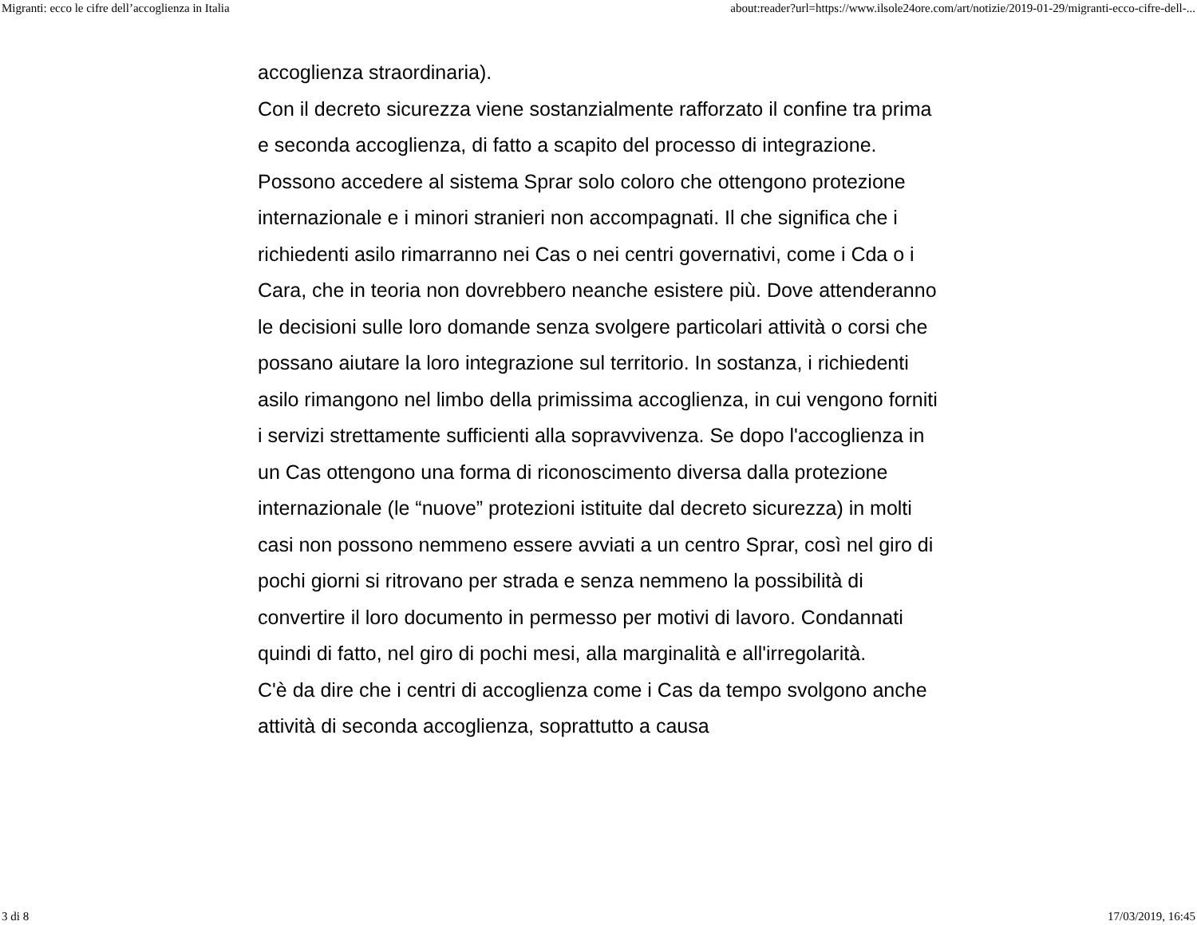Migranti: ecco le cifre dell’accoglienza in Italia about:reader?url=https://www.ilsole24ore.com/art/notizie/2019-01-29/migranti-ecco-cifre-dell-...
accoglienza straordinaria).
Con il decreto sicurezza viene sostanzialmente rafforzato il confine tra prima e seconda accoglienza, di fatto a scapito del processo di integrazione. Possono accedere al sistema Sprar solo coloro che ottengono protezione internazionale e i minori stranieri non accompagnati. Il che significa che i richiedenti asilo rimarranno nei Cas o nei centri governativi, come i Cda o i Cara, che in teoria non dovrebbero neanche esistere più. Dove attenderanno le decisioni sulle loro domande senza svolgere particolari attività o corsi che possano aiutare la loro integrazione sul territorio. In sostanza, i richiedenti asilo rimangono nel limbo della primissima accoglienza, in cui vengono forniti i servizi strettamente sufficienti alla sopravvivenza. Se dopo l'accoglienza in un Cas ottengono una forma di riconoscimento diversa dalla protezione internazionale (le “nuove” protezioni istituite dal decreto sicurezza) in molti casi non possono nemmeno essere avviati a un centro Sprar, così nel giro di pochi giorni si ritrovano per strada e senza nemmeno la possibilità di convertire il loro documento in permesso per motivi di lavoro. Condannati quindi di fatto, nel giro di pochi mesi, alla marginalità e all'irregolarità.
C'è da dire che i centri di accoglienza come i Cas da tempo svolgono anche attività di seconda accoglienza, soprattutto a causa
3 di 8 17/03/2019, 16:45